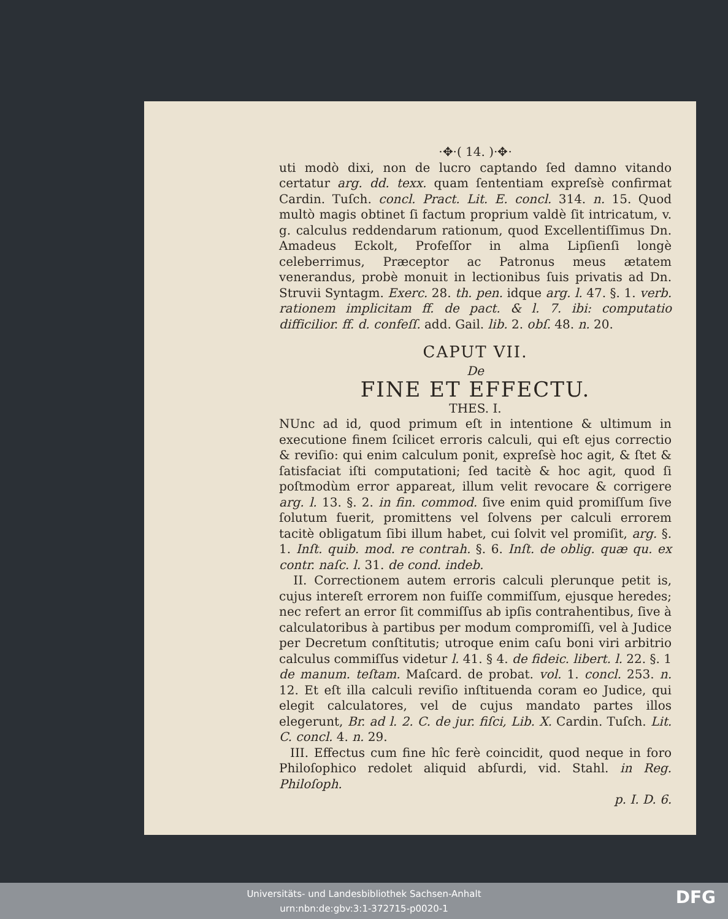·✥·( 14. )·✥·
uti modò dixi, non de lucro captando ſed damno vitando certatur arg. dd. texx. quam ſententiam expreſsè confirmat Cardin. Tuſch. concl. Pract. Lit. E. concl. 314. n. 15. Quod multò magis obtinet ſi factum proprium valdè ſit intricatum, v. g. calculus reddendarum rationum, quod Excellentiſſimus Dn. Amadeus Eckolt, Profeſſor in alma Lipſienſi longè celeberrimus, Præceptor ac Patronus meus ætatem venerandus, probè monuit in lectionibus ſuis privatis ad Dn. Struvii Syntagm. Exerc. 28. th. pen. idque arg. l. 47. §. 1. verb. rationem implicitam ff. de pact. & l. 7. ibi: computatio difficilior. ff. d. confeſſ. add. Gail. lib. 2. obſ. 48. n. 20.
CAPUT VII.
De
FINE ET EFFECTU.
THES. I.
NUnc ad id, quod primum eſt in intentione & ultimum in executione finem ſcilicet erroris calculi, qui eſt ejus correctio & reviſio: qui enim calculum ponit, expreſsè hoc agit, & ſtet & ſatisfaciat iſti computationi; ſed tacitè & hoc agit, quod ſi poſtmodùm error appareat, illum velit revocare & corrigere arg. l. 13. §. 2. in fin. commod. ſive enim quid promiſſum ſive ſolutum fuerit, promittens vel ſolvens per calculi errorem tacitè obligatum ſibi illum habet, cui ſolvit vel promiſit, arg. §. 1. Inſt. quib. mod. re contrah. §. 6. Inſt. de oblig. quæ qu. ex contr. naſc. l. 31. de cond. indeb.
II. Correctionem autem erroris calculi plerunque petit is, cujus intereſt errorem non fuiſſe commiſſum, ejusque heredes; nec refert an error ſit commiſſus ab ipſis contrahentibus, ſive à calculatoribus à partibus per modum compromiſſi, vel à Judice per Decretum conſtitutis; utroque enim caſu boni viri arbitrio calculus commiſſus videtur l. 41. § 4. de fideic. libert. l. 22. §. 1 de manum. teſtam. Maſcard. de probat. vol. 1. concl. 253. n. 12. Et eſt illa calculi reviſio inſtituenda coram eo Judice, qui elegit calculatores, vel de cujus mandato partes illos elegerunt, Br. ad l. 2. C. de jur. fiſci, Lib. X. Cardin. Tuſch. Lit. C. concl. 4. n. 29.
III. Effectus cum fine hîc ferè coincidit, quod neque in foro Philoſophico redolet aliquid abſurdi, vid. Stahl. in Reg. Philoſoph.
p. I. D. 6.
Universitäts- und Landesbibliothek Sachsen-Anhalt
urn:nbn:de:gbv:3:1-372715-p0020-1
DFG